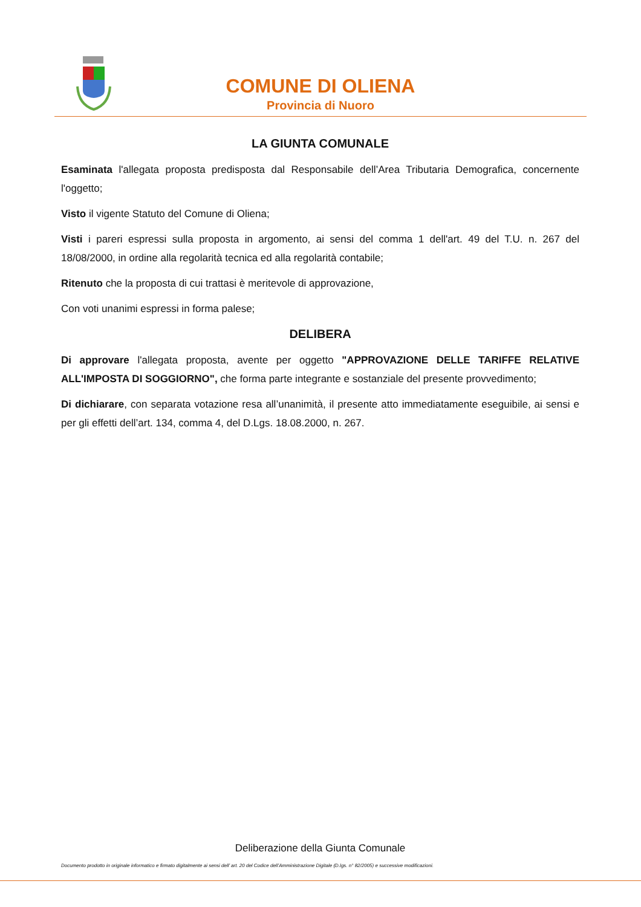COMUNE DI OLIENA
Provincia di Nuoro
LA GIUNTA COMUNALE
Esaminata l'allegata proposta predisposta dal Responsabile dell’Area Tributaria Demografica, concernente l'oggetto;
Visto il vigente Statuto del Comune di Oliena;
Visti i pareri espressi sulla proposta in argomento, ai sensi del comma 1 dell'art. 49 del T.U. n. 267 del 18/08/2000, in ordine alla regolarità tecnica ed alla regolarità contabile;
Ritenuto che la proposta di cui trattasi è meritevole di approvazione,
Con voti unanimi espressi in forma palese;
DELIBERA
Di approvare l'allegata proposta, avente per oggetto "APPROVAZIONE DELLE TARIFFE RELATIVE ALL'IMPOSTA DI SOGGIORNO", che forma parte integrante e sostanziale del presente provvedimento;
Di dichiarare, con separata votazione resa all’unanimità, il presente atto immediatamente eseguibile, ai sensi e per gli effetti dell’art. 134, comma 4, del D.Lgs. 18.08.2000, n. 267.
Deliberazione della Giunta Comunale
Documento prodotto in originale informatico e firmato digitalmente ai sensi dell’ art. 20 del Codice dell’Amministrazione Digitale (D.lgs. n° 82/2005) e successive modificazioni.